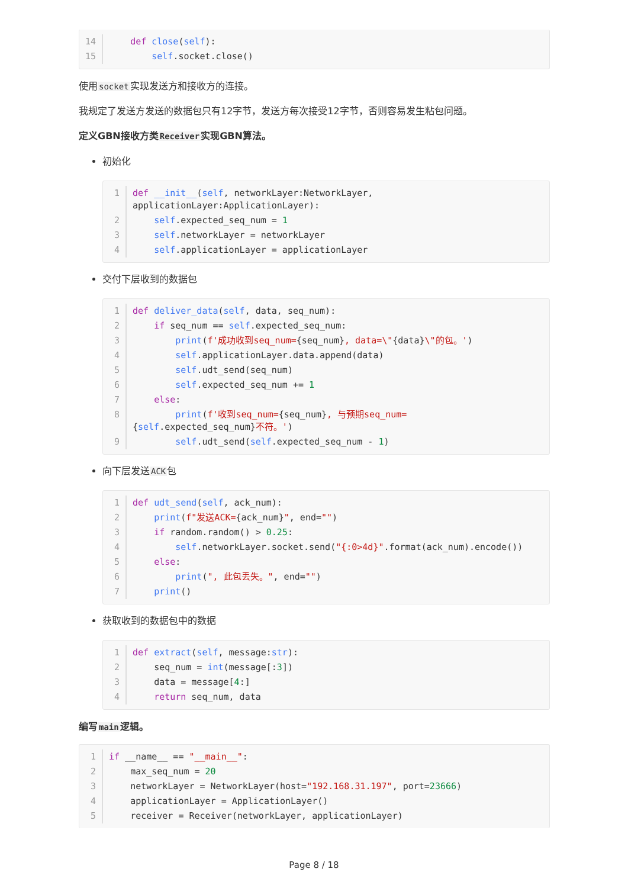| 14 | def close ( self ): |
| 15 | self .socket.close() |
使用socket实现发送方和接收方的连接。
我规定了发送方发送的数据包只有12字节，发送方每次接受12字节，否则容易发生粘包问题。
定义GBN接收方类Receiver实现GBN算法。
初始化
| 1 | def __init__ ( self , networkLayer:NetworkLayer, applicationLayer:ApplicationLayer): |
| 2 | self .expected_seq_num = 1 |
| 3 | self .networkLayer = networkLayer |
| 4 | self .applicationLayer = applicationLayer |
交付下层收到的数据包
| 1 | def deliver_data ( self , data, seq_num): |
| 2 | if seq_num == self .expected_seq_num: |
| 3 | print ( f'成功收到seq_num= {seq_num} , data=\" {data} \"的包。' ) |
| 4 | self .applicationLayer.data.append(data) |
| 5 | self .udt_send(seq_num) |
| 6 | self .expected_seq_num += 1 |
| 7 | else : |
| 8 | print ( f'收到seq_num= {seq_num} , 与预期seq_num= { self .expected_seq_num} 不符。' ) |
| 9 | self .udt_send( self .expected_seq_num - 1 ) |
向下层发送ACK包
| 1 | def udt_send ( self , ack_num): |
| 2 | print ( f"发送ACK= {ack_num} " , end= "" ) |
| 3 | if random.random() > 0.25 : |
| 4 | self .networkLayer.socket.send( "{:0>4d}" .format(ack_num).encode()) |
| 5 | else : |
| 6 | print ( ", 此包丢失。" , end= "" ) |
| 7 | print () |
获取收到的数据包中的数据
| 1 | def extract ( self , message: str ): |
| 2 | seq_num = int (message[: 3 ]) |
| 3 | data = message[ 4 :] |
| 4 | return seq_num, data |
编写main逻辑。
| 1 | if __name__ == "__main__" : |
| 2 | max_seq_num = 20 |
| 3 | networkLayer = NetworkLayer(host= "192.168.31.197" , port= 23666 ) |
| 4 | applicationLayer = ApplicationLayer() |
| 5 | receiver = Receiver(networkLayer, applicationLayer) |
Page 8 / 18